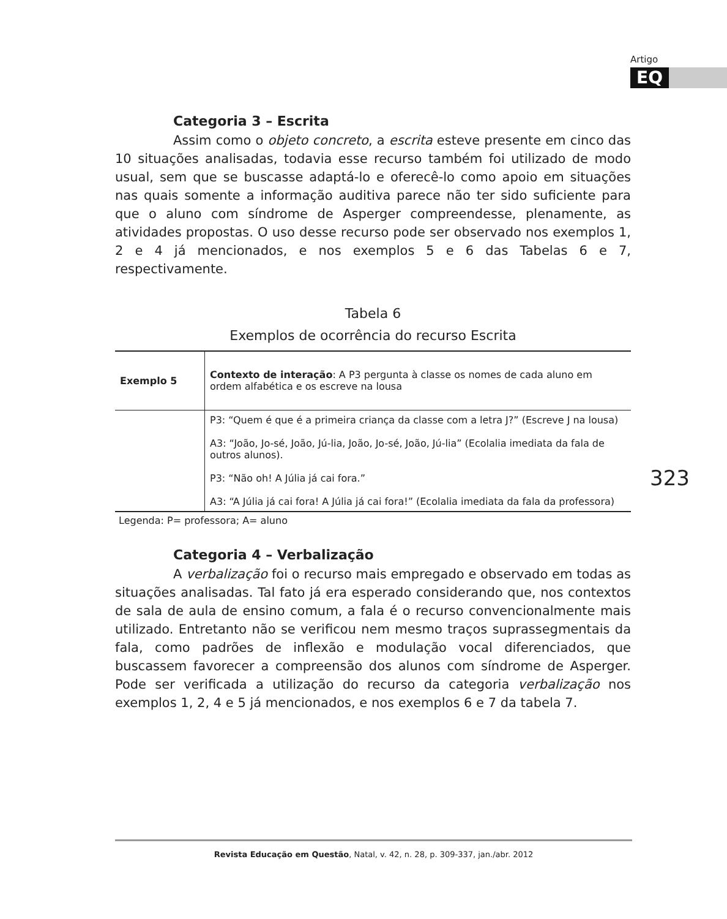Artigo
EQ
Categoria 3 – Escrita
Assim como o objeto concreto, a escrita esteve presente em cinco das 10 situações analisadas, todavia esse recurso também foi utilizado de modo usual, sem que se buscasse adaptá-lo e oferecê-lo como apoio em situações nas quais somente a informação auditiva parece não ter sido suficiente para que o aluno com síndrome de Asperger compreendesse, plenamente, as atividades propostas. O uso desse recurso pode ser observado nos exemplos 1, 2 e 4 já mencionados, e nos exemplos 5 e 6 das Tabelas 6 e 7, respectivamente.
Tabela 6
Exemplos de ocorrência do recurso Escrita
| Exemplo 5 | Contexto de interação : A P3 pergunta à classe os nomes de cada aluno em ordem alfabética e os escreve na lousa |
| | P3: “Quem é que é a primeira criança da classe com a letra J?” (Escreve J na lousa) A3: “João, Jo-sé, João, Jú-lia, João, Jo-sé, João, Jú-lia” (Ecolalia imediata da fala de outros alunos). P3: “Não oh! A Júlia já cai fora.” A3: “A Júlia já cai fora! A Júlia já cai fora!” (Ecolalia imediata da fala da professora) |
Legenda: P= professora; A= aluno
Categoria 4 – Verbalização
A verbalização foi o recurso mais empregado e observado em todas as situações analisadas. Tal fato já era esperado considerando que, nos contextos de sala de aula de ensino comum, a fala é o recurso convencionalmente mais utilizado. Entretanto não se verificou nem mesmo traços suprassegmentais da fala, como padrões de inflexão e modulação vocal diferenciados, que buscassem favorecer a compreensão dos alunos com síndrome de Asperger. Pode ser verificada a utilização do recurso da categoria verbalização nos exemplos 1, 2, 4 e 5 já mencionados, e nos exemplos 6 e 7 da tabela 7.
323
Revista Educação em Questão, Natal, v. 42, n. 28, p. 309-337, jan./abr. 2012